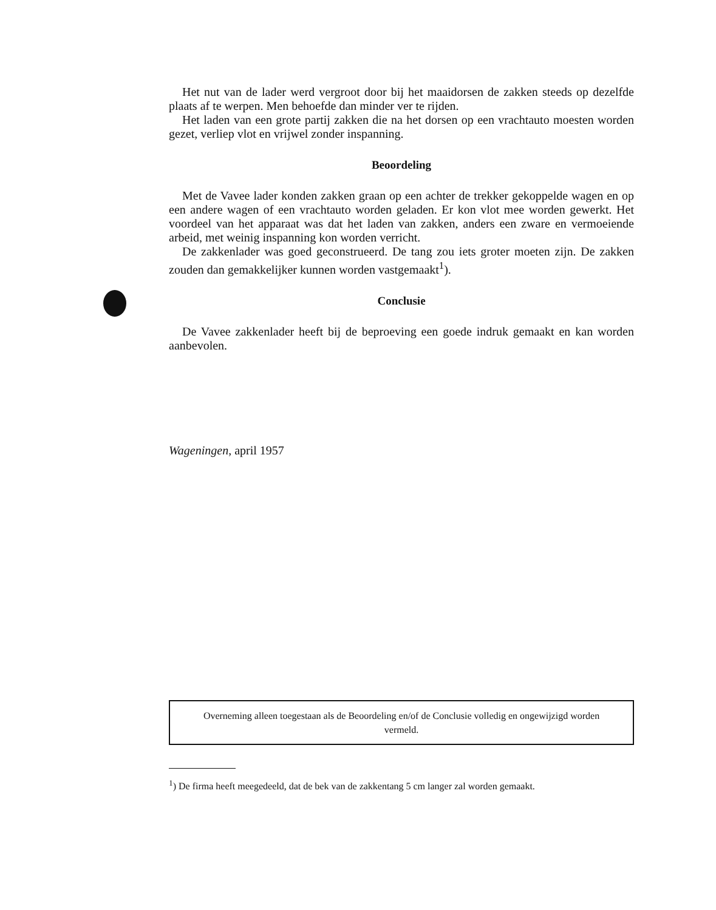Het nut van de lader werd vergroot door bij het maaidorsen de zakken steeds op dezelfde plaats af te werpen. Men behoefde dan minder ver te rijden.
Het laden van een grote partij zakken die na het dorsen op een vrachtauto moesten worden gezet, verliep vlot en vrijwel zonder inspanning.
Beoordeling
Met de Vavee lader konden zakken graan op een achter de trekker gekoppelde wagen en op een andere wagen of een vrachtauto worden geladen. Er kon vlot mee worden gewerkt. Het voordeel van het apparaat was dat het laden van zakken, anders een zware en vermoeiende arbeid, met weinig inspanning kon worden verricht.
De zakkenlader was goed geconstrueerd. De tang zou iets groter moeten zijn. De zakken zouden dan gemakkelijker kunnen worden vastgemaakt<sup>1</sup>).
Conclusie
De Vavee zakkenlader heeft bij de beproeving een goede indruk gemaakt en kan worden aanbevolen.
Wageningen, april 1957
Overneming alleen toegestaan als de Beoordeling en/of de Conclusie volledig en ongewijzigd worden vermeld.
<sup>1</sup>) De firma heeft meegedeeld, dat de bek van de zakkentang 5 cm langer zal worden gemaakt.